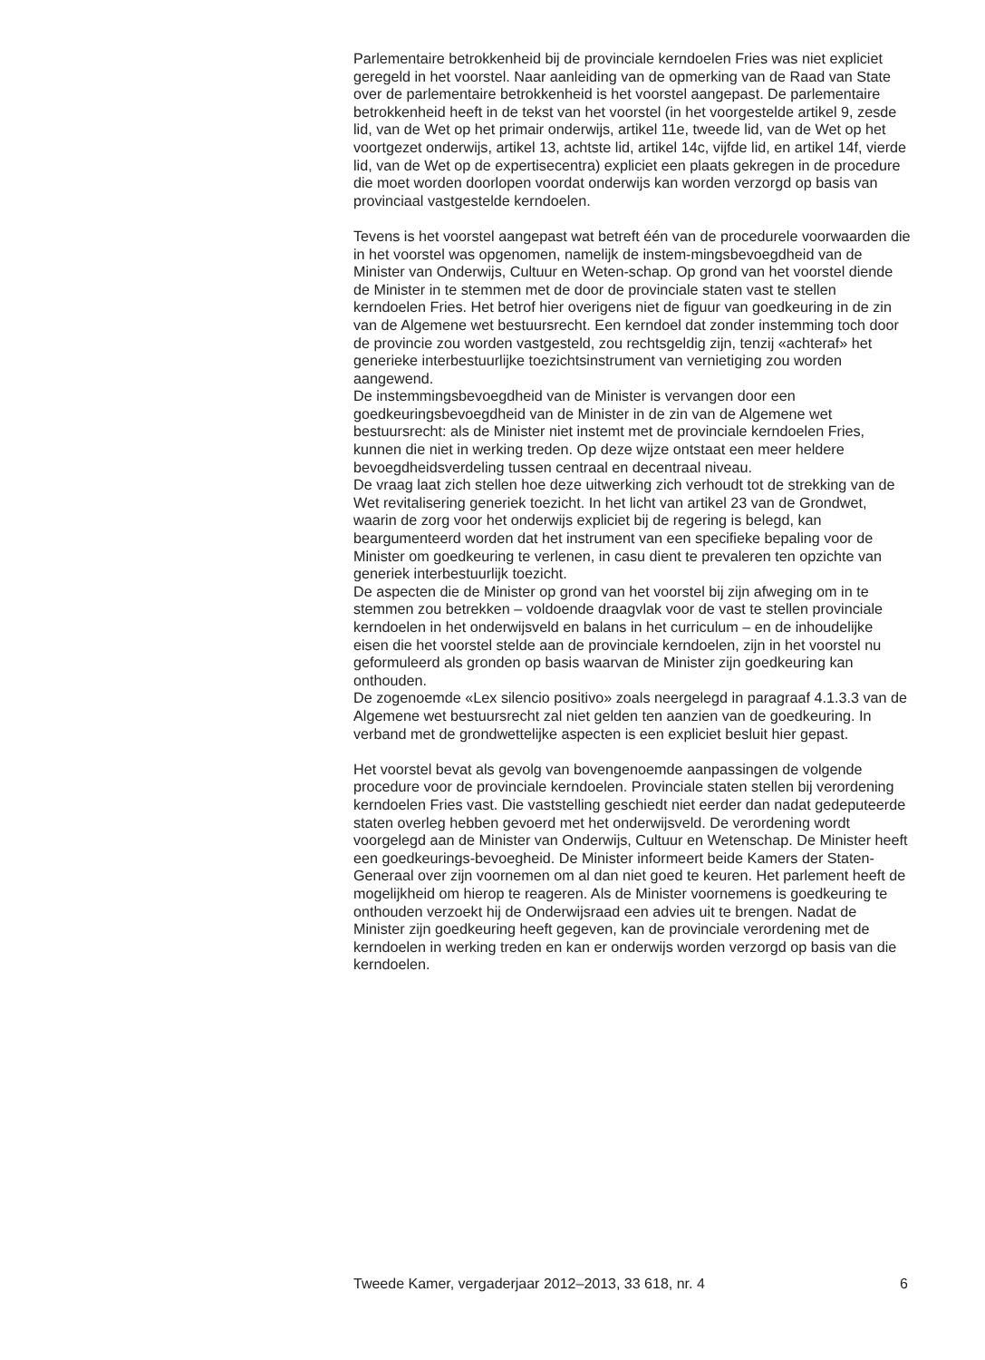Parlementaire betrokkenheid bij de provinciale kerndoelen Fries was niet expliciet geregeld in het voorstel. Naar aanleiding van de opmerking van de Raad van State over de parlementaire betrokkenheid is het voorstel aangepast. De parlementaire betrokkenheid heeft in de tekst van het voorstel (in het voorgestelde artikel 9, zesde lid, van de Wet op het primair onderwijs, artikel 11e, tweede lid, van de Wet op het voortgezet onderwijs, artikel 13, achtste lid, artikel 14c, vijfde lid, en artikel 14f, vierde lid, van de Wet op de expertisecentra) expliciet een plaats gekregen in de procedure die moet worden doorlopen voordat onderwijs kan worden verzorgd op basis van provinciaal vastgestelde kerndoelen.
Tevens is het voorstel aangepast wat betreft één van de procedurele voorwaarden die in het voorstel was opgenomen, namelijk de instem-mingsbevoegdheid van de Minister van Onderwijs, Cultuur en Weten-schap. Op grond van het voorstel diende de Minister in te stemmen met de door de provinciale staten vast te stellen kerndoelen Fries. Het betrof hier overigens niet de figuur van goedkeuring in de zin van de Algemene wet bestuursrecht. Een kerndoel dat zonder instemming toch door de provincie zou worden vastgesteld, zou rechtsgeldig zijn, tenzij «achteraf» het generieke interbestuurlijke toezichtsinstrument van vernietiging zou worden aangewend.
De instemmingsbevoegdheid van de Minister is vervangen door een goedkeuringsbevoegdheid van de Minister in de zin van de Algemene wet bestuursrecht: als de Minister niet instemt met de provinciale kerndoelen Fries, kunnen die niet in werking treden. Op deze wijze ontstaat een meer heldere bevoegdheidsverdeling tussen centraal en decentraal niveau.
De vraag laat zich stellen hoe deze uitwerking zich verhoudt tot de strekking van de Wet revitalisering generiek toezicht. In het licht van artikel 23 van de Grondwet, waarin de zorg voor het onderwijs expliciet bij de regering is belegd, kan beargumenteerd worden dat het instrument van een specifieke bepaling voor de Minister om goedkeuring te verlenen, in casu dient te prevaleren ten opzichte van generiek interbestuurlijk toezicht.
De aspecten die de Minister op grond van het voorstel bij zijn afweging om in te stemmen zou betrekken – voldoende draagvlak voor de vast te stellen provinciale kerndoelen in het onderwijsveld en balans in het curriculum – en de inhoudelijke eisen die het voorstel stelde aan de provinciale kerndoelen, zijn in het voorstel nu geformuleerd als gronden op basis waarvan de Minister zijn goedkeuring kan onthouden.
De zogenoemde «Lex silencio positivo» zoals neergelegd in paragraaf 4.1.3.3 van de Algemene wet bestuursrecht zal niet gelden ten aanzien van de goedkeuring. In verband met de grondwettelijke aspecten is een expliciet besluit hier gepast.
Het voorstel bevat als gevolg van bovengenoemde aanpassingen de volgende procedure voor de provinciale kerndoelen. Provinciale staten stellen bij verordening kerndoelen Fries vast. Die vaststelling geschiedt niet eerder dan nadat gedeputeerde staten overleg hebben gevoerd met het onderwijsveld. De verordening wordt voorgelegd aan de Minister van Onderwijs, Cultuur en Wetenschap. De Minister heeft een goedkeurings-bevoegheid. De Minister informeert beide Kamers der Staten-Generaal over zijn voornemen om al dan niet goed te keuren. Het parlement heeft de mogelijkheid om hierop te reageren. Als de Minister voornemens is goedkeuring te onthouden verzoekt hij de Onderwijsraad een advies uit te brengen. Nadat de Minister zijn goedkeuring heeft gegeven, kan de provinciale verordening met de kerndoelen in werking treden en kan er onderwijs worden verzorgd op basis van die kerndoelen.
Tweede Kamer, vergaderjaar 2012–2013, 33 618, nr. 4 6